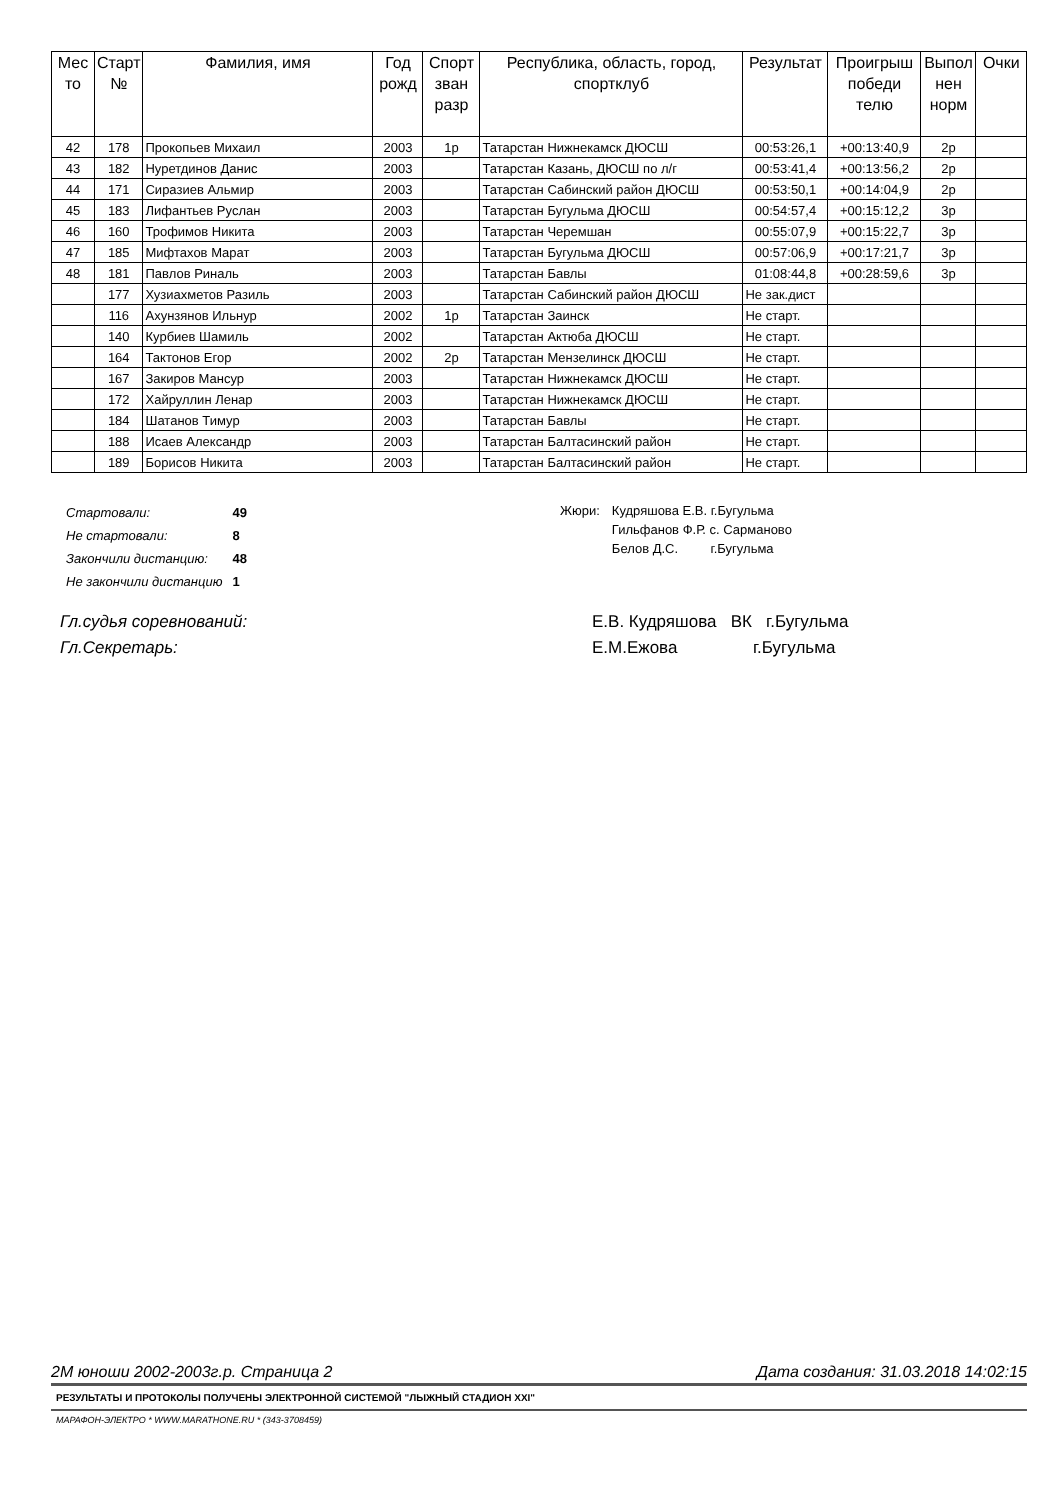| Мес то | Старт № | Фамилия, имя | Год рожд | Спорт зван разр | Республика, область, город, спортклуб | Результат | Проигрыш победи телю | Выпол нен норм | Очки |
| --- | --- | --- | --- | --- | --- | --- | --- | --- | --- |
| 42 | 178 | Прокопьев Михаил | 2003 | 1р | Татарстан Нижнекамск ДЮСШ | 00:53:26,1 | +00:13:40,9 | 2р | |
| 43 | 182 | Нуретдинов Данис | 2003 | | Татарстан Казань, ДЮСШ по л/г | 00:53:41,4 | +00:13:56,2 | 2р | |
| 44 | 171 | Сиразиев Альмир | 2003 | | Татарстан Сабинский район ДЮСШ | 00:53:50,1 | +00:14:04,9 | 2р | |
| 45 | 183 | Лифантьев Руслан | 2003 | | Татарстан Бугульма ДЮСШ | 00:54:57,4 | +00:15:12,2 | 3р | |
| 46 | 160 | Трофимов Никита | 2003 | | Татарстан Черемшан | 00:55:07,9 | +00:15:22,7 | 3р | |
| 47 | 185 | Мифтахов Марат | 2003 | | Татарстан Бугульма ДЮСШ | 00:57:06,9 | +00:17:21,7 | 3р | |
| 48 | 181 | Павлов Риналь | 2003 | | Татарстан Бавлы | 01:08:44,8 | +00:28:59,6 | 3р | |
| | 177 | Хузиахметов Разиль | 2003 | | Татарстан Сабинский район ДЮСШ | Не зак.дист | | | |
| | 116 | Ахунзянов Ильнур | 2002 | 1р | Татарстан Заинск | Не старт. | | | |
| | 140 | Курбиев Шамиль | 2002 | | Татарстан Актюба ДЮСШ | Не старт. | | | |
| | 164 | Тактонов Егор | 2002 | 2р | Татарстан Мензелинск ДЮСШ | Не старт. | | | |
| | 167 | Закиров Мансур | 2003 | | Татарстан Нижнекамск ДЮСШ | Не старт. | | | |
| | 172 | Хайруллин Ленар | 2003 | | Татарстан Нижнекамск ДЮСШ | Не старт. | | | |
| | 184 | Шатанов Тимур | 2003 | | Татарстан Бавлы | Не старт. | | | |
| | 188 | Исаев Александр | 2003 | | Татарстан Балтасинский район | Не старт. | | | |
| | 189 | Борисов Никита | 2003 | | Татарстан Балтасинский район | Не старт. | | | |
| Стартовали: | 49 |
| Не стартовали: | 8 |
| Закончили дистанцию: | 48 |
| Не закончили дистанцию | 1 |
| Жюри: | Кудряшова Е.В. г.Бугульма |
| | Гильфанов Ф.Р. с. Сарманово |
| | Белов Д.С. г.Бугульма |
Гл.судья соревнований: Е.В. Кудряшова ВК г.Бугульма
Гл.Секретарь: Е.М.Ежова г.Бугульма
2М юноши 2002-2003г.р. Страница 2 Дата создания: 31.03.2018 14:02:15
РЕЗУЛЬТАТЫ И ПРОТОКОЛЫ ПОЛУЧЕНЫ ЭЛЕКТРОННОЙ СИСТЕМОЙ "ЛЫЖНЫЙ СТАДИОН XXI"
МАРАФОН-ЭЛЕКТРО * WWW.MARATHONE.RU * (343-3708459)